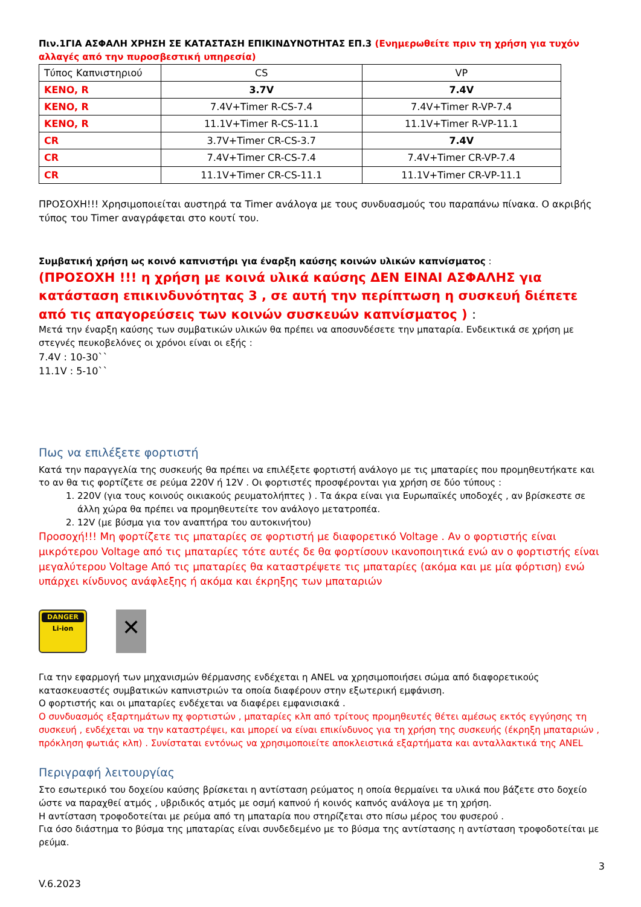Πιν.1ΓΙΑ ΑΣΦΑΛΗ ΧΡΗΣΗ ΣΕ ΚΑΤΑΣΤΑΣΗ ΕΠΙΚΙΝΔΥΝΟΤΗΤΑΣ ΕΠ.3 (Ενημερωθείτε πριν τη χρήση για τυχόν αλλαγές από την πυροσβεστική υπηρεσία)
| Τύπος Καπνιστηριού | CS | VP |
| KENO, R | 3.7V | 7.4V |
| KENO, R | 7.4V+Timer R-CS-7.4 | 7.4V+Timer R-VP-7.4 |
| KENO, R | 11.1V+Timer R-CS-11.1 | 11.1V+Timer R-VP-11.1 |
| CR | 3.7V+Timer CR-CS-3.7 | 7.4V |
| CR | 7.4V+Timer CR-CS-7.4 | 7.4V+Timer CR-VP-7.4 |
| CR | 11.1V+Timer CR-CS-11.1 | 11.1V+Timer CR-VP-11.1 |
ΠΡΟΣΟΧΗ!!! Χρησιμοποιείται αυστηρά τα Timer ανάλογα με τους συνδυασμούς του παραπάνω πίνακα. Ο ακριβής τύπος του Timer αναγράφεται στο κουτί του.
Συμβατική χρήση ως κοινό καπνιστήρι για έναρξη καύσης κοινών υλικών καπνίσματος :
(ΠΡΟΣΟΧΗ !!! η χρήση με κοινά υλικά καύσης ΔΕΝ ΕΙΝΑΙ ΑΣΦΑΛΗΣ για κατάσταση επικινδυνότητας 3 , σε αυτή την περίπτωση η συσκευή διέπετε από τις απαγορεύσεις των κοινών συσκευών καπνίσματος ) :
Μετά την έναρξη καύσης των συμβατικών υλικών θα πρέπει να αποσυνδέσετε την μπαταρία. Ενδεικτικά σε χρήση με στεγνές πευκοβελόνες οι χρόνοι είναι οι εξής :
7.4V : 10-30``
11.1V : 5-10``
Πως να επιλέξετε φορτιστή
Κατά την παραγγελία της συσκευής θα πρέπει να επιλέξετε φορτιστή ανάλογο με τις μπαταρίες που προμηθευτήκατε και το αν θα τις φορτίζετε σε ρεύμα 220V ή 12V . Οι φορτιστές προσφέρονται για χρήση σε δύο τύπους :
1. 220V (για τους κοινούς οικιακούς ρευματολήπτες ) . Τα άκρα είναι για Ευρωπαϊκές υποδοχές , αν βρίσκεστε σε άλλη χώρα θα πρέπει να προμηθευτείτε τον ανάλογο μετατροπέα.
2. 12V (με βύσμα για τον αναπτήρα του αυτοκινήτου)
Προσοχή!!! Μη φορτίζετε τις μπαταρίες σε φορτιστή με διαφορετικό Voltage . Αν ο φορτιστής είναι μικρότερου Voltage από τις μπαταρίες τότε αυτές δε θα φορτίσουν ικανοποιητικά ενώ αν ο φορτιστής είναι μεγαλύτερου Voltage Από τις μπαταρίες θα καταστρέψετε τις μπαταρίες (ακόμα και με μία φόρτιση) ενώ υπάρχει κίνδυνος ανάφλεξης ή ακόμα και έκρηξης των μπαταριών
DANGER
Li-ion
✕
Για την εφαρμογή των μηχανισμών θέρμανσης ενδέχεται η ANEL να χρησιμοποιήσει σώμα από διαφορετικούς κατασκευαστές συμβατικών καπνιστριών τα οποία διαφέρουν στην εξωτερική εμφάνιση.
Ο φορτιστής και οι μπαταρίες ενδέχεται να διαφέρει εμφανισιακά .
Ο συνδυασμός εξαρτημάτων πχ φορτιστών , μπαταρίες κλπ από τρίτους προμηθευτές θέτει αμέσως εκτός εγγύησης τη συσκευή , ενδέχεται να την καταστρέψει, και μπορεί να είναι επικίνδυνος για τη χρήση της συσκευής (έκρηξη μπαταριών , πρόκληση φωτιάς κλπ) . Συνίσταται εντόνως να χρησιμοποιείτε αποκλειστικά εξαρτήματα και ανταλλακτικά της ANEL
Περιγραφή λειτουργίας
Στο εσωτερικό του δοχείου καύσης βρίσκεται η αντίσταση ρεύματος η οποία θερμαίνει τα υλικά που βάζετε στο δοχείο ώστε να παραχθεί ατμός , υβριδικός ατμός με οσμή καπνού ή κοινός καπνός ανάλογα με τη χρήση.
Η αντίσταση τροφοδοτείται με ρεύμα από τη μπαταρία που στηρίζεται στο πίσω μέρος του φυσερού .
Για όσο διάστημα το βύσμα της μπαταρίας είναι συνδεδεμένο με το βύσμα της αντίστασης η αντίσταση τροφοδοτείται με ρεύμα.
3
V.6.2023